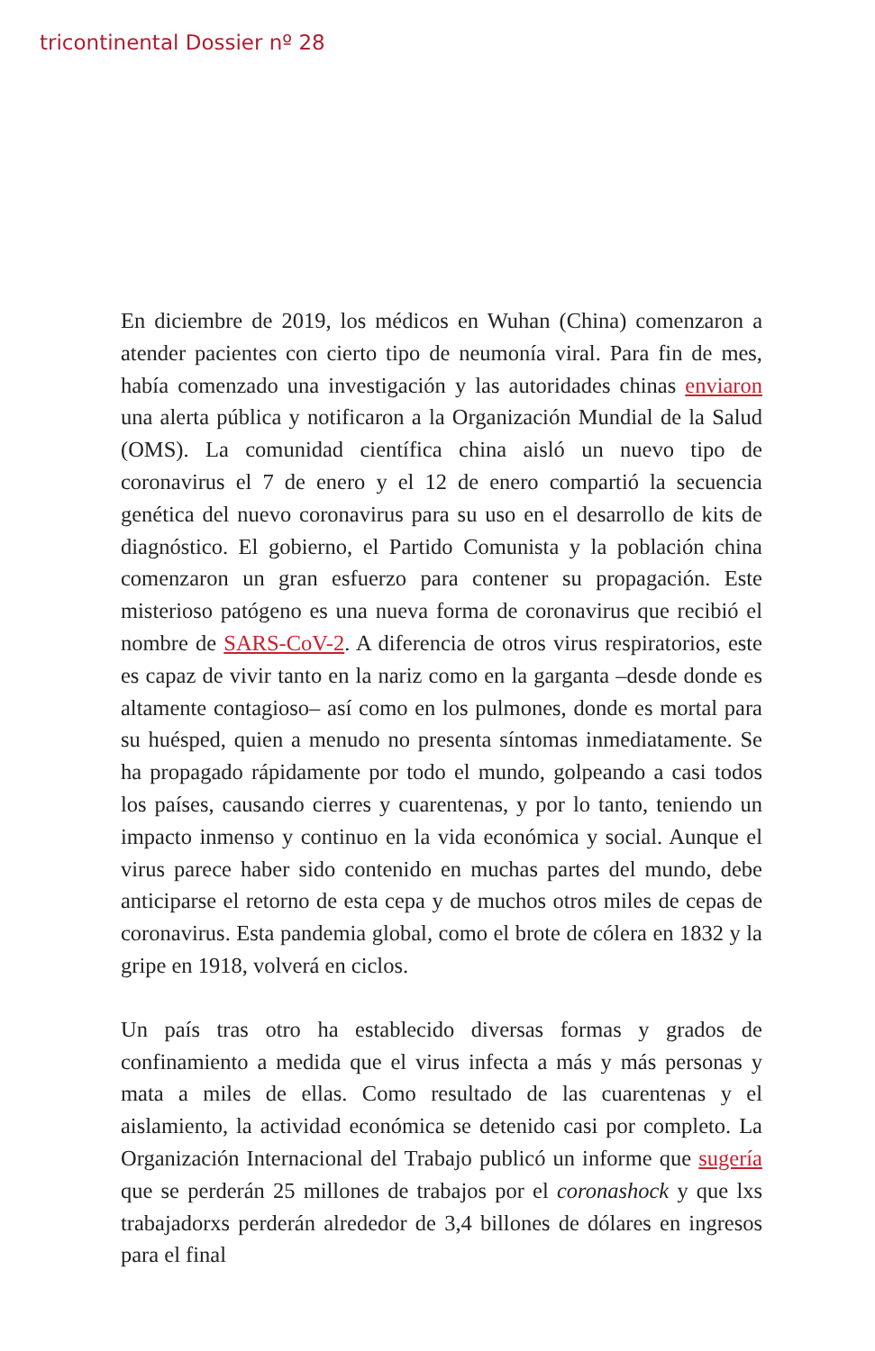tricontinental Dossier nº 28
En diciembre de 2019, los médicos en Wuhan (China) comenzaron a atender pacientes con cierto tipo de neumonía viral. Para fin de mes, había comenzado una investigación y las autoridades chinas enviaron una alerta pública y notificaron a la Organización Mundial de la Salud (OMS). La comunidad científica china aisló un nuevo tipo de coronavirus el 7 de enero y el 12 de enero compartió la secuencia genética del nuevo coronavirus para su uso en el desarrollo de kits de diagnóstico. El gobierno, el Partido Comunista y la población china comenzaron un gran esfuerzo para contener su propagación. Este misterioso patógeno es una nueva forma de coronavirus que recibió el nombre de SARS-CoV-2. A diferencia de otros virus respiratorios, este es capaz de vivir tanto en la nariz como en la garganta –desde donde es altamente contagioso– así como en los pulmones, donde es mortal para su huésped, quien a menudo no presenta síntomas inmediatamente. Se ha propagado rápidamente por todo el mundo, golpeando a casi todos los países, causando cierres y cuarentenas, y por lo tanto, teniendo un impacto inmenso y continuo en la vida económica y social. Aunque el virus parece haber sido contenido en muchas partes del mundo, debe anticiparse el retorno de esta cepa y de muchos otros miles de cepas de coronavirus. Esta pandemia global, como el brote de cólera en 1832 y la gripe en 1918, volverá en ciclos.
Un país tras otro ha establecido diversas formas y grados de confinamiento a medida que el virus infecta a más y más personas y mata a miles de ellas. Como resultado de las cuarentenas y el aislamiento, la actividad económica se detenido casi por completo. La Organización Internacional del Trabajo publicó un informe que sugería que se perderán 25 millones de trabajos por el coronashock y que lxs trabajadorxs perderán alrededor de 3,4 billones de dólares en ingresos para el final